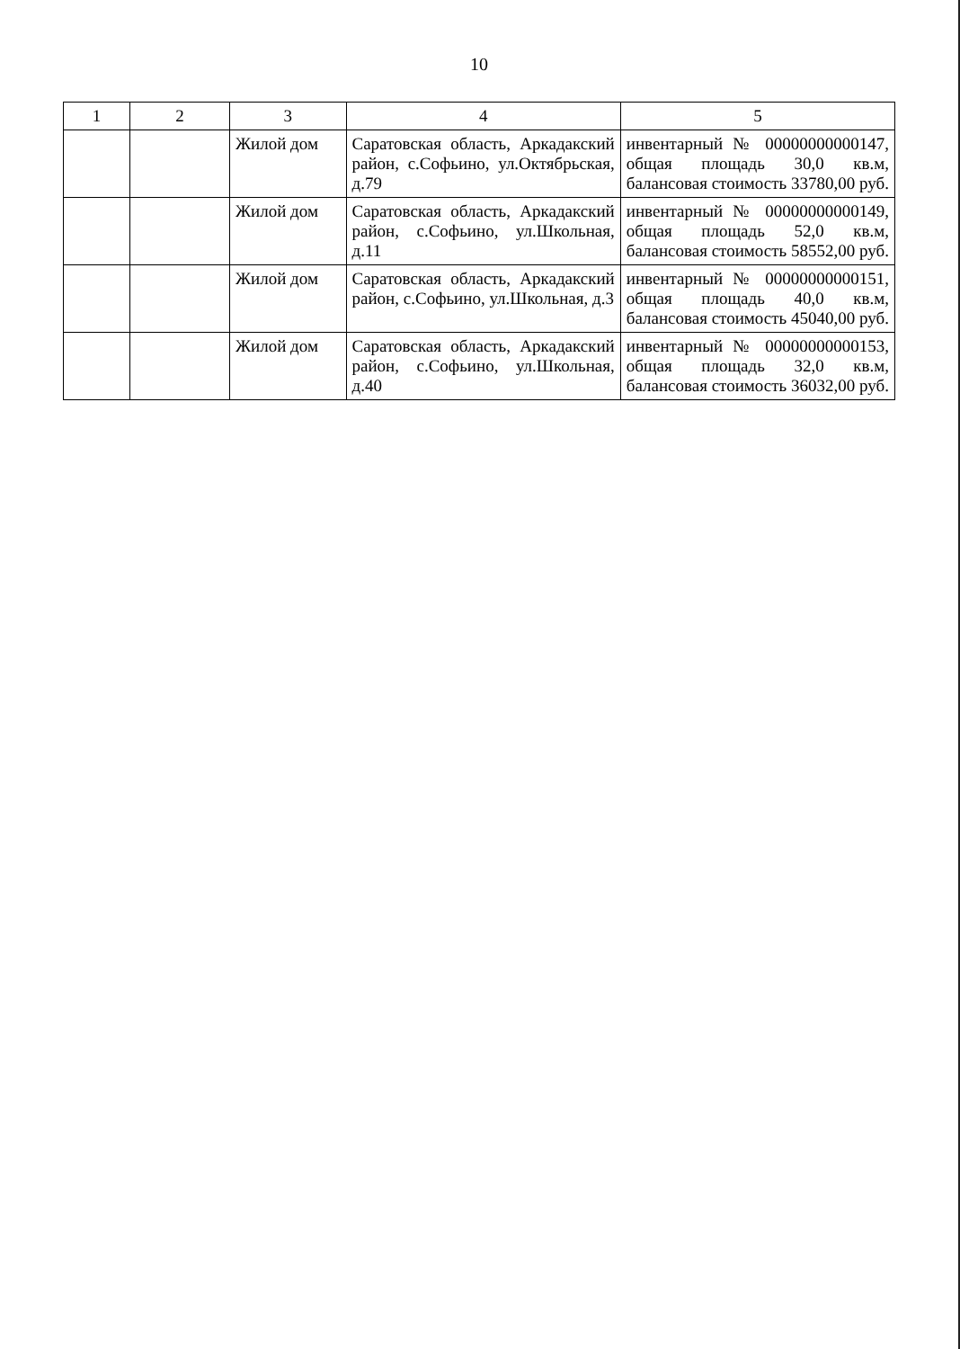10
| 1 | 2 | 3 | 4 | 5 |
| --- | --- | --- | --- | --- |
| | | Жилой дом | Саратовская область, Аркадакский район, с.Софьино, ул.Октябрьская, д.79 | инвентарный № 00000000000147, общая площадь 30,0 кв.м, балансовая стоимость 33780,00 руб. |
| | | Жилой дом | Саратовская область, Аркадакский район, с.Софьино, ул.Школьная, д.11 | инвентарный № 00000000000149, общая площадь 52,0 кв.м, балансовая стоимость 58552,00 руб. |
| | | Жилой дом | Саратовская область, Аркадакский район, с.Софьино, ул.Школьная, д.3 | инвентарный № 00000000000151, общая площадь 40,0 кв.м, балансовая стоимость 45040,00 руб. |
| | | Жилой дом | Саратовская область, Аркадакский район, с.Софьино, ул.Школьная, д.40 | инвентарный № 00000000000153, общая площадь 32,0 кв.м, балансовая стоимость 36032,00 руб. |